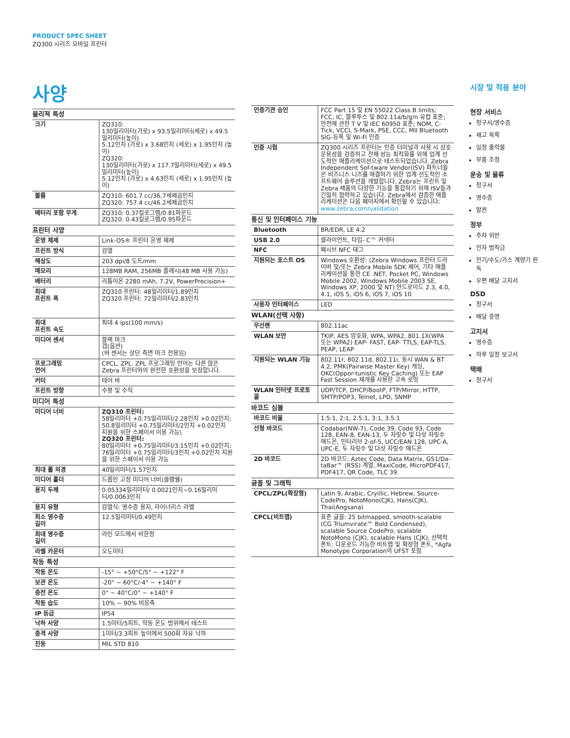PRODUCT SPEC SHEET
ZQ300 시리즈 모바일 프린터
사양
| 물리적 특성 | |
| 크기 | ZQ310: 130밀리미터(가로) x 93.5밀리미터(세로) x 49.5 밀리미터(높이) 5.12인치 (가로) x 3.68인치 (세로) x 1.95인치 (높이) ZQ320: 130밀리미터(가로) x 117.7밀리미터(세로) x 49.5 밀리미터(높이) 5.12인치 (가로) x 4.63인치 (세로) x 1.95인치 (높이) |
| 볼륨 | ZQ310: 601.7 cc/36.7세제곱인치 ZQ320: 757.4 cc/46.2세제곱인치 |
| 배터리 포함 무게 | ZQ310: 0.37킬로그램/0.81파운드 ZQ320: 0.43킬로그램/0.95파운드 |
| 프린터 사양 | |
| 운영 체제 | Link-OS® 프린터 운영 체제 |
| 프린트 방식 | 감열 |
| 해상도 | 203 dpi/8 도트/mm |
| 메모리 | 128MB RAM, 256MB 플래시(48 MB 사용 가능) |
| 배터리 | 리튬이온 2280 mAh, 7.2V, PowerPrecision+ |
| 최대 프린트 폭 | ZQ310 프린터: 48밀리미터/1.89인치 ZQ320 프린터: 72밀리미터/2.83인치 |
| 최대 프린트 속도 | 최대 4 ips(100 mm/s) |
| 미디어 센서 | 블랙 마크 갭(옵션) (바 센서는 상단 측면 마크 전용임) |
| 프로그래밍 언어 | CPCL, ZPL. ZPL 프로그래밍 언어는 다른 많은 Zebra 프린터와의 완전한 호환성을 보장합니다. |
| 커터 | 테어 바 |
| 프린트 방향 | 수평 및 수직 |
| 미디어 특성 | |
| 미디어 너비 | ZQ310 프린터: 58밀리미터 +0.75밀리미터/2.28인치 +0.02인치; 50.8밀리미터 +0.75밀리미터/2인치 +0.02인치 지원을 위한 스페이서 이용 가능\ ZQ320 프린터: 80밀리미터 +0.75밀리미터/3.15인치 +0.02인치; 76밀리미터 +0.75밀리미터/3인치 +0.02인치 지원을 위한 스페이서 이용 가능 |
| 최대 롤 외경 | 40밀리미터/1.57인치 |
| 미디어 홀더 | 드롭인 고정 미디어 너비(클램쉘) |
| 용지 두께 | 0.05334밀리미터/ 0.0021인치~0.16밀리미터/0.0063인치 |
| 용지 유형 | 감열식: 영수증 용지, 라이너리스 라벨 |
| 최소 영수증 길이 | 12.5밀리미터/0.49인치 |
| 최대 영수증 길이 | 라인 모드에서 비한정 |
| 라벨 카운터 | 오도미터 |
| 작동 특성 | |
| 작동 온도 | -15° ~ +50°C/5° ~ +122° F |
| 보관 온도 | -20° ~ 60°C/-4° ~ +140° F |
| 충전 온도 | 0° ~ 40°C/0° ~ +140° F |
| 작동 습도 | 10% ~ 90% 비응축 |
| IP 등급 | IP54 |
| 낙하 사양 | 1.5미터/5피트, 작동 온도 범위에서 테스트 |
| 충격 사양 | 1미터/3.3피트 높이에서 500회 자유 낙하 |
| 진동 | MIL STD 810 |
| 인증기관 승인 | FCC Part 15 및 EN 55022 Class B limits; FCC, IC, 블루투스 및 802.11a/b/g/n 유럽 표준; 안전에 관한 T V 및 IEC 60950 표준; NOM, C-Tick, VCCI, S-Mark, PSE, CCC, MII Bluetooth SIG-등록 및 Wi-Fi 인증 |
| 인증 시험 | ZQ300 시리즈 프린터는 인증 터미널과 사용 시 상호 운용성을 검증하고 전체 성능 최적화를 위해 업계 선도적인 애플리케이션으로 테스트되었습니다. Zebra Independent Sof-tware Vendor(ISV) 파트너들은 비즈니스 니즈를 해결하기 위한 업계 선도적인 소프트웨어 솔루션을 개발합니다. Zebra는 프린트 및 Zebra 제품의 다양한 기능을 통합하기 위해 ISV들과 긴밀히 협력하고 있습니다. Zebra에서 검증한 애플리케이션은 다음 페이지에서 확인할 수 있습니다: www.zebra.com/validation |
| 통신 및 인터페이스 기능 | |
| Bluetooth | BR/EDR, LE 4.2 |
| USB 2.0 | 클라이언트, 타입- C™ 커넥터 |
| NFC | 패시브 NFC 태그 |
| 지원되는 호스트 OS | Windows 호환성: (Zebra Windows 프린터 드라이버 및/또는 Zebra Mobile SDK 제어, 기타 애플리케이션을 통한 CE .NET, Pocket PC, Windows Mobile 2002, Windows Mobile 2003 SE, Windows XP, 2000 및 NT) 안드로이드 2.3, 4.0, 4.1, iOS 5, iOS 6, iOS 7, iOS 10 |
| 사용자 인터페이스 | LED |
| WLAN(선택 사항) | |
| 무선랜 | 802.11ac |
| WLAN 보안 | TKIP, AES 암호화, WPA, WPA2, 801.1X(WPA 또는 WPA2) EAP- FAST, EAP- TTLS, EAP-TLS, PEAP, LEAP |
| 지원되는 WLAN 기능 | 802.11r, 802.11d, 802.11i, 동시 WAN & BT 4.2, PMK(Pairwise Master Key) 캐싱, OKC(Oppor-tunistic Key Caching) 또는 EAP Fast Session 재개를 사용한 고속 로밍 |
| WLAN 인터넷 프로토콜 | UDP/TCP, DHCP/BootP, FTP/Mirror, HTTP, SMTP/POP3, Telnet, LPD, SNMP |
| 바코드 심볼 | |
| 바코드 비율 | 1.5:1, 2:1, 2.5:1, 3:1, 3.5:1 |
| 선형 바코드 | Codabar(NW-7), Code 39, Code 93, Code 128, EAN-8, EAN-13, 두 자릿수 및 다섯 자릿수 애드온, 인터리브 2-of-5, UCC/EAN 128, UPC-A, UPC-E, 두 자릿수 및 다섯 자릿수 애드온 |
| 2D 바코드 | 2D 바코드: Aztec Code, Data Matrix, GS1/Da-taBar™ (RSS) 계열, MaxiCode, MicroPDF417, PDF417, QR Code, TLC 39 |
| 글꼴 및 그래픽 | |
| CPCL/ZPL(확장형) | Latin 9, Arabic, Cryillic, Hebrew, Source-CodePro, NotoMono(CJK), Hans(CJK), Thai(Angsana) |
| CPCL(비트맵) | 표준 글꼴: 25 bitmapped, smooth-scalable (CG Triumvirate™ Bold Condensed), scalable Source CodePro, scalable NotoMono (CJK), scalable Hans (CJK), 선택적 폰트: 다운로드 가능한 비트맵 및 확장형 폰트, *Agfa Monotype Corporation의 UFST 포함 |
시장 및 적용 분야
현장 서비스
청구서/영수증
재고 목록
일정 출력물
부품 조정
운송 및 물류
청구서
영수증
발권
정부
주차 위반
전자 범칙금
전기/수도/가스 계량기 판독
우편 배달 고지서
DSD
청구서
배달 증명
고지서
영수증
하루 일정 보고서
택배
청구서